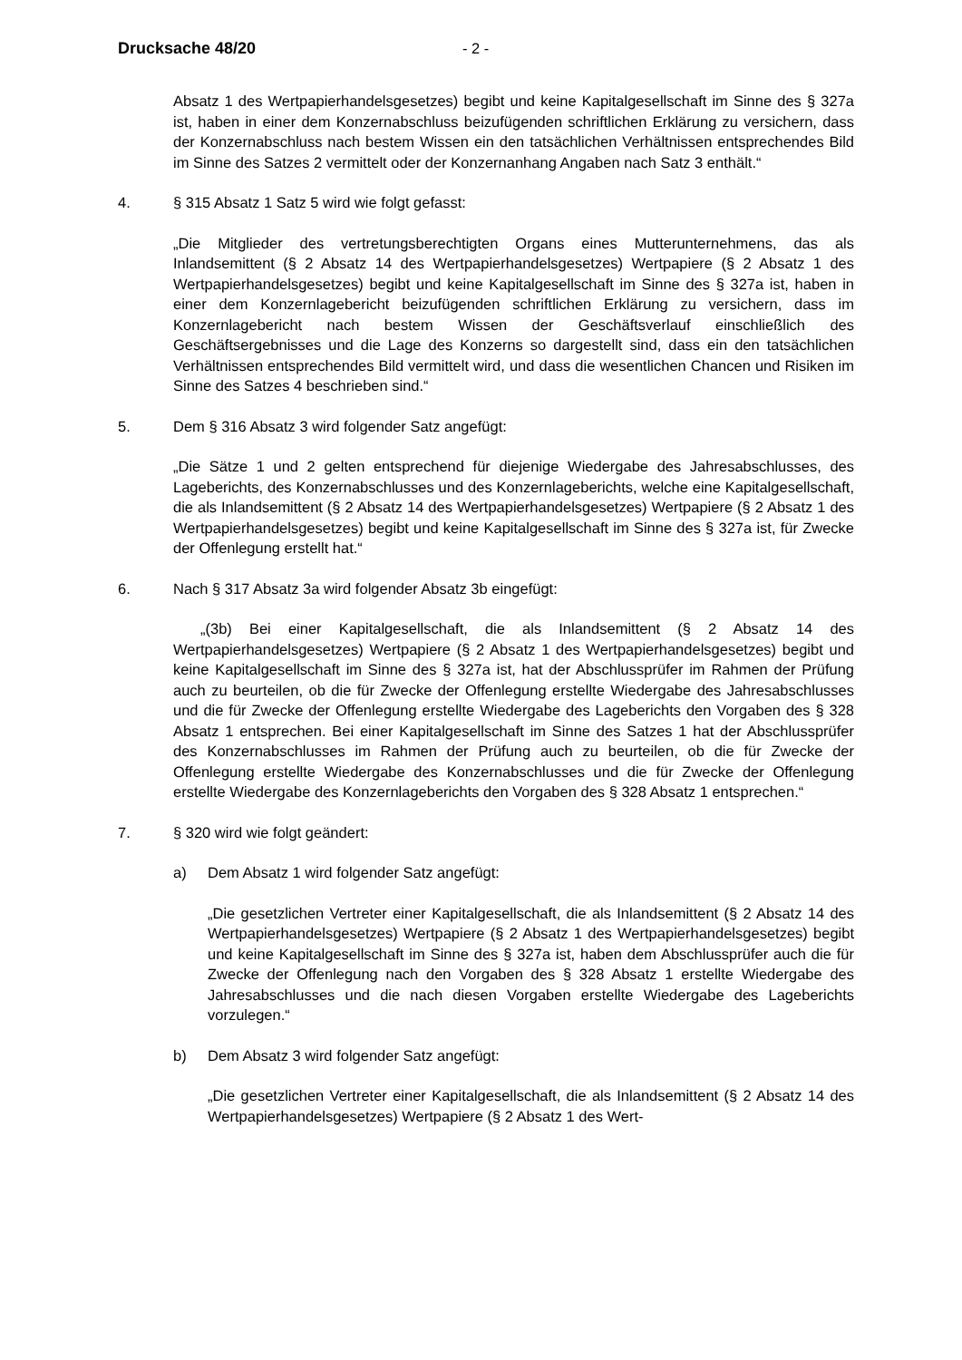Drucksache 48/20 - 2 -
Absatz 1 des Wertpapierhandelsgesetzes) begibt und keine Kapitalgesellschaft im Sinne des § 327a ist, haben in einer dem Konzernabschluss beizufügenden schriftlichen Erklärung zu versichern, dass der Konzernabschluss nach bestem Wissen ein den tatsächlichen Verhältnissen entsprechendes Bild im Sinne des Satzes 2 vermittelt oder der Konzernanhang Angaben nach Satz 3 enthält.“
4. § 315 Absatz 1 Satz 5 wird wie folgt gefasst:
„Die Mitglieder des vertretungsberechtigten Organs eines Mutterunternehmens, das als Inlandsemittent (§ 2 Absatz 14 des Wertpapierhandelsgesetzes) Wertpapiere (§ 2 Absatz 1 des Wertpapierhandelsgesetzes) begibt und keine Kapitalgesellschaft im Sinne des § 327a ist, haben in einer dem Konzernlagebericht beizufügenden schriftlichen Erklärung zu versichern, dass im Konzernlagebericht nach bestem Wissen der Geschäftsverlauf einschließlich des Geschäftsergebnisses und die Lage des Konzerns so dargestellt sind, dass ein den tatsächlichen Verhältnissen entsprechendes Bild vermittelt wird, und dass die wesentlichen Chancen und Risiken im Sinne des Satzes 4 beschrieben sind.“
5. Dem § 316 Absatz 3 wird folgender Satz angefügt:
„Die Sätze 1 und 2 gelten entsprechend für diejenige Wiedergabe des Jahresabschlusses, des Lageberichts, des Konzernabschlusses und des Konzernlageberichts, welche eine Kapitalgesellschaft, die als Inlandsemittent (§ 2 Absatz 14 des Wertpapierhandelsgesetzes) Wertpapiere (§ 2 Absatz 1 des Wertpapierhandelsgesetzes) begibt und keine Kapitalgesellschaft im Sinne des § 327a ist, für Zwecke der Offenlegung erstellt hat.“
6. Nach § 317 Absatz 3a wird folgender Absatz 3b eingefügt:
„(3b) Bei einer Kapitalgesellschaft, die als Inlandsemittent (§ 2 Absatz 14 des Wertpapierhandelsgesetzes) Wertpapiere (§ 2 Absatz 1 des Wertpapierhandelsgesetzes) begibt und keine Kapitalgesellschaft im Sinne des § 327a ist, hat der Abschlussprüfer im Rahmen der Prüfung auch zu beurteilen, ob die für Zwecke der Offenlegung erstellte Wiedergabe des Jahresabschlusses und die für Zwecke der Offenlegung erstellte Wiedergabe des Lageberichts den Vorgaben des § 328 Absatz 1 entsprechen. Bei einer Kapitalgesellschaft im Sinne des Satzes 1 hat der Abschlussprüfer des Konzernabschlusses im Rahmen der Prüfung auch zu beurteilen, ob die für Zwecke der Offenlegung erstellte Wiedergabe des Konzernabschlusses und die für Zwecke der Offenlegung erstellte Wiedergabe des Konzernlageberichts den Vorgaben des § 328 Absatz 1 entsprechen.“
7. § 320 wird wie folgt geändert:
a) Dem Absatz 1 wird folgender Satz angefügt:
„Die gesetzlichen Vertreter einer Kapitalgesellschaft, die als Inlandsemittent (§ 2 Absatz 14 des Wertpapierhandelsgesetzes) Wertpapiere (§ 2 Absatz 1 des Wertpapierhandelsgesetzes) begibt und keine Kapitalgesellschaft im Sinne des § 327a ist, haben dem Abschlussprüfer auch die für Zwecke der Offenlegung nach den Vorgaben des § 328 Absatz 1 erstellte Wiedergabe des Jahresabschlusses und die nach diesen Vorgaben erstellte Wiedergabe des Lageberichts vorzulegen.“
b) Dem Absatz 3 wird folgender Satz angefügt:
„Die gesetzlichen Vertreter einer Kapitalgesellschaft, die als Inlandsemittent (§ 2 Absatz 14 des Wertpapierhandelsgesetzes) Wertpapiere (§ 2 Absatz 1 des Wert-